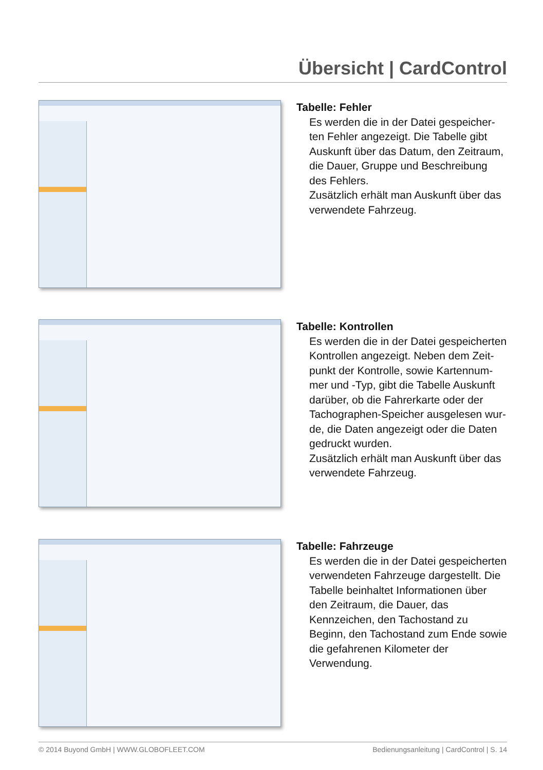Übersicht | CardControl
Tabelle: Fehler
Es werden die in der Datei gespeicher-ten Fehler angezeigt. Die Tabelle gibt Auskunft über das Datum, den Zeitraum, die Dauer, Gruppe und Beschreibung des Fehlers.
Zusätzlich erhält man Auskunft über das verwendete Fahrzeug.
Tabelle: Kontrollen
Es werden die in der Datei gespeicherten Kontrollen angezeigt. Neben dem Zeit-punkt der Kontrolle, sowie Kartennum-mer und -Typ, gibt die Tabelle Auskunft darüber, ob die Fahrerkarte oder der Tachographen-Speicher ausgelesen wur-de, die Daten angezeigt oder die Daten gedruckt wurden.
Zusätzlich erhält man Auskunft über das verwendete Fahrzeug.
Tabelle: Fahrzeuge
Es werden die in der Datei gespeicherten verwendeten Fahrzeuge dargestellt. Die Tabelle beinhaltet Informationen über den Zeitraum, die Dauer, das Kennzeichen, den Tachostand zu Beginn, den Tachostand zum Ende sowie die gefahrenen Kilometer der Verwendung.
© 2014 Buyond GmbH | WWW.GLOBOFLEET.COM Bedienungsanleitung | CardControl | S. 14